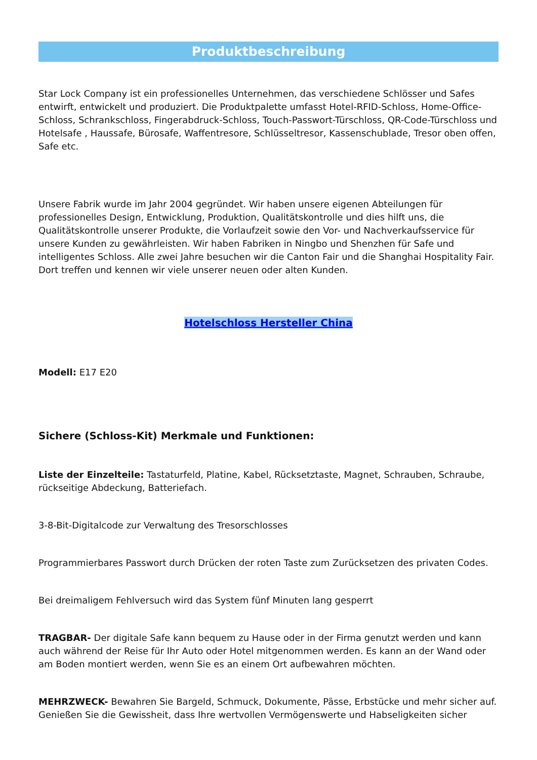Produktbeschreibung
Star Lock Company ist ein professionelles Unternehmen, das verschiedene Schlösser und Safes entwirft, entwickelt und produziert. Die Produktpalette umfasst Hotel-RFID-Schloss, Home-Office-Schloss, Schrankschloss, Fingerabdruck-Schloss, Touch-Passwort-Türschloss, QR-Code-Türschloss und Hotelsafe , Haussafe, Bürosafe, Waffentresore, Schlüsseltresor, Kassenschublade, Tresor oben offen, Safe etc.
Unsere Fabrik wurde im Jahr 2004 gegründet. Wir haben unsere eigenen Abteilungen für professionelles Design, Entwicklung, Produktion, Qualitätskontrolle und dies hilft uns, die Qualitätskontrolle unserer Produkte, die Vorlaufzeit sowie den Vor- und Nachverkaufsservice für unsere Kunden zu gewährleisten. Wir haben Fabriken in Ningbo und Shenzhen für Safe und intelligentes Schloss. Alle zwei Jahre besuchen wir die Canton Fair und die Shanghai Hospitality Fair. Dort treffen und kennen wir viele unserer neuen oder alten Kunden.
Hotelschloss Hersteller China
Modell: E17 E20
Sichere (Schloss-Kit) Merkmale und Funktionen:
Liste der Einzelteile: Tastaturfeld, Platine, Kabel, Rücksetztaste, Magnet, Schrauben, Schraube, rückseitige Abdeckung, Batteriefach.
3-8-Bit-Digitalcode zur Verwaltung des Tresorschlosses
Programmierbares Passwort durch Drücken der roten Taste zum Zurücksetzen des privaten Codes.
Bei dreimaligem Fehlversuch wird das System fünf Minuten lang gesperrt
TRAGBAR- Der digitale Safe kann bequem zu Hause oder in der Firma genutzt werden und kann auch während der Reise für Ihr Auto oder Hotel mitgenommen werden. Es kann an der Wand oder am Boden montiert werden, wenn Sie es an einem Ort aufbewahren möchten.
MEHRZWECK- Bewahren Sie Bargeld, Schmuck, Dokumente, Pässe, Erbstücke und mehr sicher auf. Genießen Sie die Gewissheit, dass Ihre wertvollen Vermögenswerte und Habseligkeiten sicher